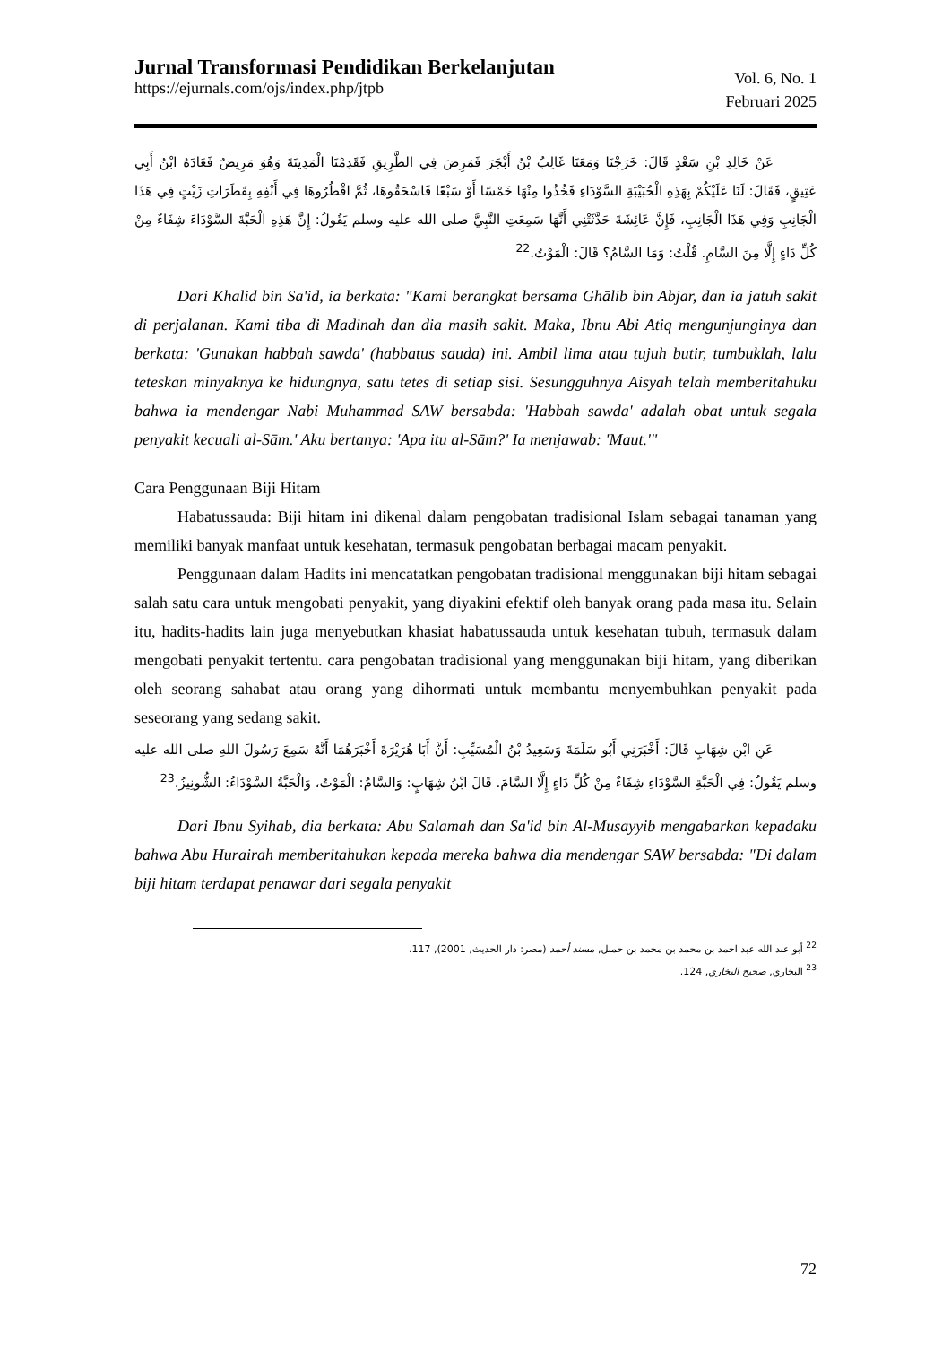Jurnal Transformasi Pendidikan Berkelanjutan
https://ejurnals.com/ojs/index.php/jtpb
Vol. 6, No. 1
Februari 2025
عَنْ خَالِدِ بْنِ سَعْدٍ قَالَ: خَرَجْنَا وَمَعَنَا غَالِبُ بْنُ أَبْجَرَ فَمَرِضَ فِي الطَّرِيقِ فَقَدِمْنَا الْمَدِينَةَ وَهُوَ مَرِيضٌ فَعَادَهُ ابْنُ أَبِي عَتِيقٍ، فَقَالَ: لَنَا عَلَيْكُمْ بِهَذِهِ الْحُبَيْبَةِ السَّوْدَاءِ فَخُذُوا مِنْهَا خَمْسًا أَوْ سَبْعًا فَاسْحَقُوهَا، ثُمَّ اقْطُرُوهَا فِي أَنْفِهِ بِقَطَرَاتِ زَيْتٍ فِي هَذَا الْجَانِبِ وَفِي هَذَا الْجَانِبِ، فَإِنَّ عَائِشَةَ حَدَّثَتْنِي أَنَّهَا سَمِعَتِ النَّبِيَّ صلى الله عليه وسلم يَقُولُ: إِنَّ هَذِهِ الْحَبَّةَ السَّوْدَاءَ شِفَاءٌ مِنْ كُلِّ دَاءٍ إِلَّا مِنَ السَّامِ. قُلْتُ: وَمَا السَّامُ؟ قَالَ: الْمَوْتُ.<sup>22</sup>
Dari Khalid bin Sa'id, ia berkata: "Kami berangkat bersama Ghālib bin Abjar, dan ia jatuh sakit di perjalanan. Kami tiba di Madinah dan dia masih sakit. Maka, Ibnu Abi Atiq mengunjunginya dan berkata: 'Gunakan habbah sawda' (habbatus sauda) ini. Ambil lima atau tujuh butir, tumbuklah, lalu teteskan minyaknya ke hidungnya, satu tetes di setiap sisi. Sesungguhnya Aisyah telah memberitahuku bahwa ia mendengar Nabi Muhammad SAW bersabda: 'Habbah sawda' adalah obat untuk segala penyakit kecuali al-Sām.' Aku bertanya: 'Apa itu al-Sām?' Ia menjawab: 'Maut.'"
Cara Penggunaan Biji Hitam
Habatussauda: Biji hitam ini dikenal dalam pengobatan tradisional Islam sebagai tanaman yang memiliki banyak manfaat untuk kesehatan, termasuk pengobatan berbagai macam penyakit.
Penggunaan dalam Hadits ini mencatatkan pengobatan tradisional menggunakan biji hitam sebagai salah satu cara untuk mengobati penyakit, yang diyakini efektif oleh banyak orang pada masa itu. Selain itu, hadits-hadits lain juga menyebutkan khasiat habatussauda untuk kesehatan tubuh, termasuk dalam mengobati penyakit tertentu. cara pengobatan tradisional yang menggunakan biji hitam, yang diberikan oleh seorang sahabat atau orang yang dihormati untuk membantu menyembuhkan penyakit pada seseorang yang sedang sakit.
عَنِ ابْنِ شِهَابٍ قَالَ: أَخْبَرَنِي أَبُو سَلَمَةَ وَسَعِيدُ بْنُ الْمُسَيِّبِ: أَنَّ أَبَا هُرَيْرَةَ أَخْبَرَهُمَا أَنَّهُ سَمِعَ رَسُولَ اللهِ صلى الله عليه وسلم يَقُولُ: فِي الْحَبَّةِ السَّوْدَاءِ شِفَاءٌ مِنْ كُلِّ دَاءٍ إِلَّا السَّامَ. قَالَ ابْنُ شِهَابٍ: وَالسَّامُ: الْمَوْتُ، وَالْحَبَّةُ السَّوْدَاءُ: الشُّونِيزُ.<sup>23</sup>
Dari Ibnu Syihab, dia berkata: Abu Salamah dan Sa'id bin Al-Musayyib mengabarkan kepadaku bahwa Abu Hurairah memberitahukan kepada mereka bahwa dia mendengar SAW bersabda: "Di dalam biji hitam terdapat penawar dari segala penyakit
<sup>22</sup> أبو عبد الله عبد احمد بن محمد بن محمد بن حمبل, مسند أحمد (مصر: دار الحديث, 2001), 117.
<sup>23</sup> البخاري, صحيح البخاري, 124.
72